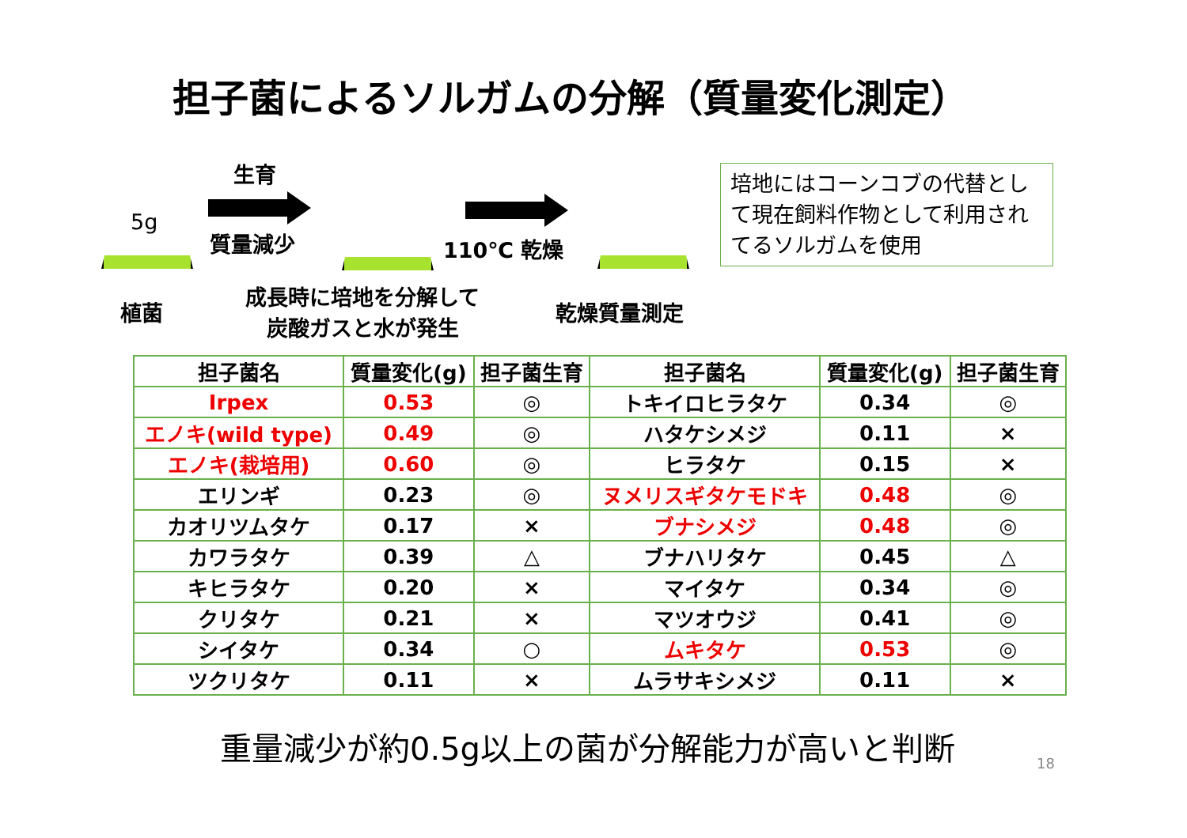担子菌によるソルガムの分解（質量変化測定）
5g
生育
質量減少 110℃ 乾燥
培地にはコーンコブの代替として現在飼料作物として利用されてるソルガムを使用
植菌
成長時に培地を分解して
炭酸ガスと水が発生
乾燥質量測定
| 担子菌名 | 質量変化(g) | 担子菌生育 | 担子菌名 | 質量変化(g) | 担子菌生育 |
| --- | --- | --- | --- | --- | --- |
| Irpex | 0.53 | ◎ | トキイロヒラタケ | 0.34 | ◎ |
| エノキ(wild type) | 0.49 | ◎ | ハタケシメジ | 0.11 | × |
| エノキ(栽培用) | 0.60 | ◎ | ヒラタケ | 0.15 | × |
| エリンギ | 0.23 | ◎ | ヌメリスギタケモドキ | 0.48 | ◎ |
| カオリツムタケ | 0.17 | × | ブナシメジ | 0.48 | ◎ |
| カワラタケ | 0.39 | △ | ブナハリタケ | 0.45 | △ |
| キヒラタケ | 0.20 | × | マイタケ | 0.34 | ◎ |
| クリタケ | 0.21 | × | マツオウジ | 0.41 | ◎ |
| シイタケ | 0.34 | ○ | ムキタケ | 0.53 | ◎ |
| ツクリタケ | 0.11 | × | ムラサキシメジ | 0.11 | × |
重量減少が約0.5g以上の菌が分解能力が高いと判断
18